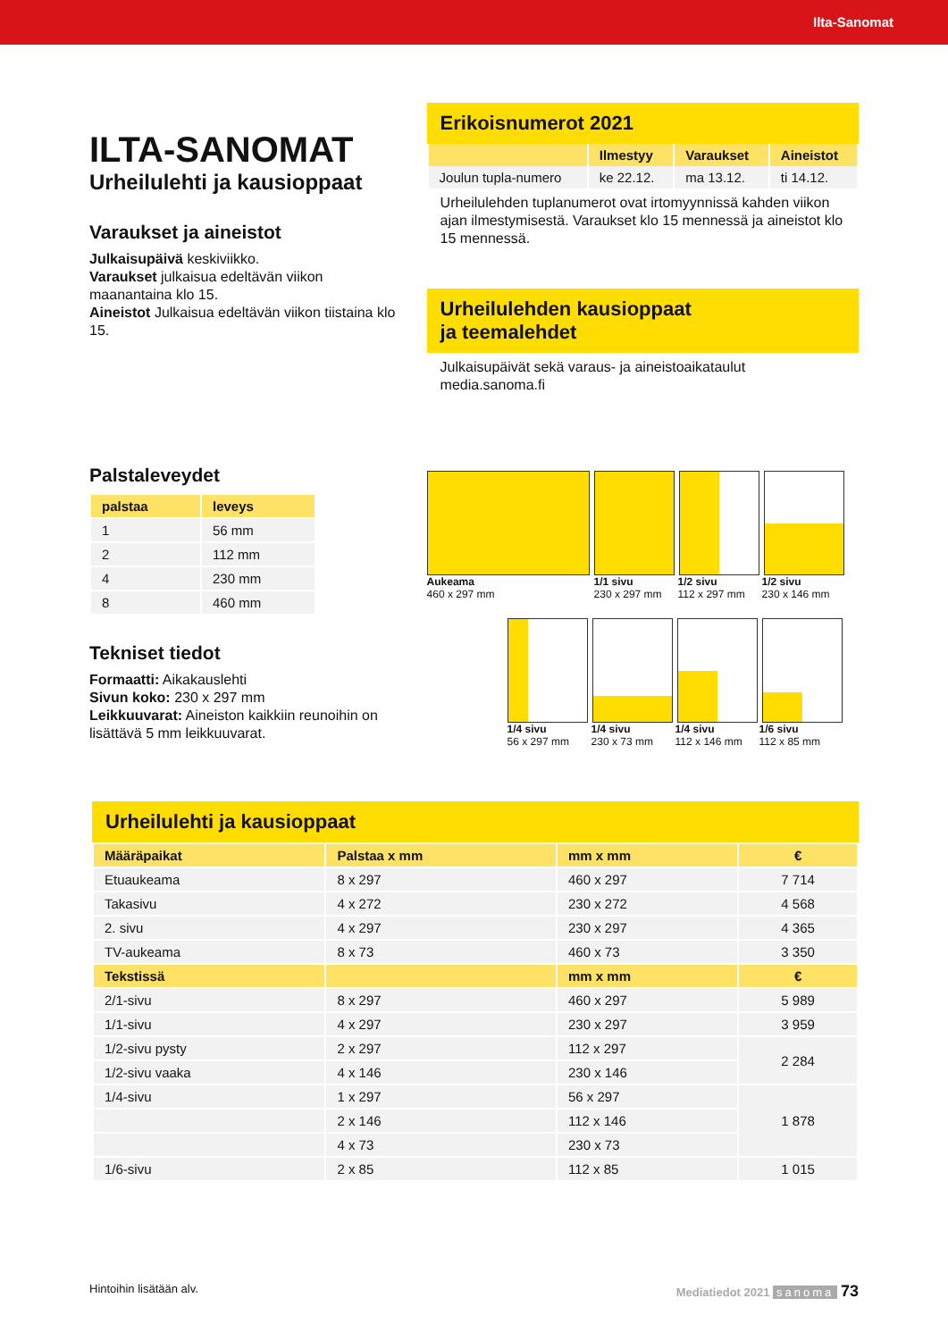Ilta-Sanomat
ILTA-SANOMAT
Urheilulehti ja kausioppaat
Varaukset ja aineistot
Julkaisupäivä keskiviikko.
Varaukset julkaisua edeltävän viikon maanantaina klo 15.
Aineistot Julkaisua edeltävän viikon tiistaina klo 15.
Palstaleveydet
| palstaa | leveys |
| --- | --- |
| 1 | 56 mm |
| 2 | 112 mm |
| 4 | 230 mm |
| 8 | 460 mm |
Tekniset tiedot
Formaatti: Aikakauslehti
Sivun koko: 230 x 297 mm
Leikkuuvarat: Aineiston kaikkiin reunoihin on lisättävä 5 mm leikkuuvarat.
Erikoisnumerot 2021
| | Ilmestyy | Varaukset | Aineistot |
| --- | --- | --- | --- |
| Joulun tupla-numero | ke 22.12. | ma 13.12. | ti 14.12. |
Urheilulehden tuplanumerot ovat irtomyynnissä kahden viikon ajan ilmestymisestä. Varaukset klo 15 mennessä ja aineistot klo 15 mennessä.
Urheilulehden kausioppaat
ja teemalehdet
Julkaisupäivät sekä varaus- ja aineistoaikataulut media.sanoma.fi
Aukeama
460 x 297 mm 1/1 sivu
230 x 297 mm 1/2 sivu
112 x 297 mm 1/2 sivu
230 x 146 mm
1/4 sivu
56 x 297 mm 1/4 sivu
230 x 73 mm 1/4 sivu
112 x 146 mm 1/6 sivu
112 x 85 mm
Urheilulehti ja kausioppaat
| Määräpaikat | Palstaa x mm | mm x mm | € |
| --- | --- | --- | --- |
| Etuaukeama | 8 x 297 | 460 x 297 | 7 714 |
| Takasivu | 4 x 272 | 230 x 272 | 4 568 |
| 2. sivu | 4 x 297 | 230 x 297 | 4 365 |
| TV-aukeama | 8 x 73 | 460 x 73 | 3 350 |
| Tekstissä | | mm x mm | € |
| 2/1-sivu | 8 x 297 | 460 x 297 | 5 989 |
| 1/1-sivu | 4 x 297 | 230 x 297 | 3 959 |
| 1/2-sivu pysty | 2 x 297 | 112 x 297 | 2 284 |
| 1/2-sivu vaaka | 4 x 146 | 230 x 146 | |
| 1/4-sivu | 1 x 297 | 56 x 297 | 1 878 |
| | 2 x 146 | 112 x 146 | |
| | 4 x 73 | 230 x 73 | |
| 1/6-sivu | 2 x 85 | 112 x 85 | 1 015 |
Hintoihin lisätään alv. Mediatiedot 2021 sanoma 73